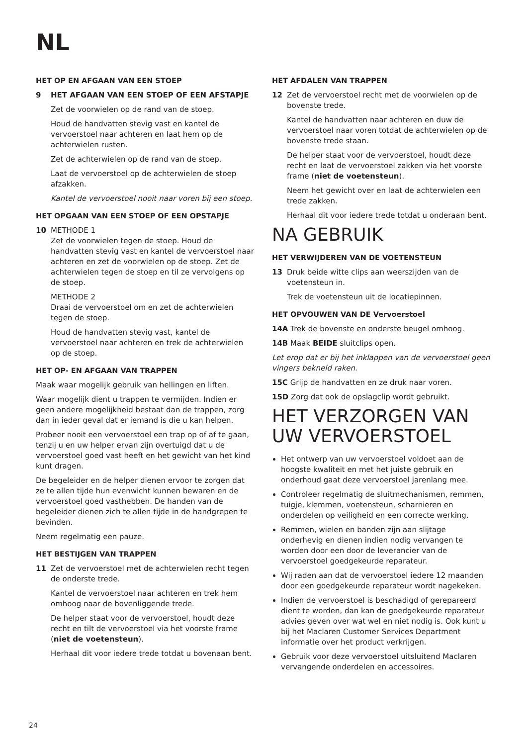NL
HET OP EN AFGAAN VAN EEN STOEP
9 HET AFGAAN VAN EEN STOEP OF EEN AFSTAPJE
Zet de voorwielen op de rand van de stoep.
Houd de handvatten stevig vast en kantel de vervoerstoel naar achteren en laat hem op de achterwielen rusten.
Zet de achterwielen op de rand van de stoep.
Laat de vervoerstoel op de achterwielen de stoep afzakken.
Kantel de vervoerstoel nooit naar voren bij een stoep.
HET OPGAAN VAN EEN STOEP OF EEN OPSTAPJE
10 METHODE 1
Zet de voorwielen tegen de stoep. Houd de handvatten stevig vast en kantel de vervoerstoel naar achteren en zet de voorwielen op de stoep. Zet de achterwielen tegen de stoep en til ze vervolgens op de stoep.
METHODE 2
Draai de vervoerstoel om en zet de achterwielen tegen de stoep.
Houd de handvatten stevig vast, kantel de vervoerstoel naar achteren en trek de achterwielen op de stoep.
HET OP- EN AFGAAN VAN TRAPPEN
Maak waar mogelijk gebruik van hellingen en liften.
Waar mogelijk dient u trappen te vermijden. Indien er geen andere mogelijkheid bestaat dan de trappen, zorg dan in ieder geval dat er iemand is die u kan helpen.
Probeer nooit een vervoerstoel een trap op of af te gaan, tenzij u en uw helper ervan zijn overtuigd dat u de vervoerstoel goed vast heeft en het gewicht van het kind kunt dragen.
De begeleider en de helper dienen ervoor te zorgen dat ze te allen tijde hun evenwicht kunnen bewaren en de vervoerstoel goed vasthebben. De handen van de begeleider dienen zich te allen tijde in de handgrepen te bevinden.
Neem regelmatig een pauze.
HET BESTIJGEN VAN TRAPPEN
11 Zet de vervoerstoel met de achterwielen recht tegen de onderste trede.
Kantel de vervoerstoel naar achteren en trek hem omhoog naar de bovenliggende trede.
De helper staat voor de vervoerstoel, houdt deze recht en tilt de vervoerstoel via het voorste frame (niet de voetensteun).
Herhaal dit voor iedere trede totdat u bovenaan bent.
HET AFDALEN VAN TRAPPEN
12 Zet de vervoerstoel recht met de voorwielen op de bovenste trede.
Kantel de handvatten naar achteren en duw de vervoerstoel naar voren totdat de achterwielen op de bovenste trede staan.
De helper staat voor de vervoerstoel, houdt deze recht en laat de vervoerstoel zakken via het voorste frame (niet de voetensteun).
Neem het gewicht over en laat de achterwielen een trede zakken.
Herhaal dit voor iedere trede totdat u onderaan bent.
NA GEBRUIK
HET VERWIJDEREN VAN DE VOETENSTEUN
13 Druk beide witte clips aan weerszijden van de voetensteun in.
Trek de voetensteun uit de locatiepinnen.
HET OPVOUWEN VAN DE Vervoerstoel
14A Trek de bovenste en onderste beugel omhoog.
14B Maak BEIDE sluitclips open.
Let erop dat er bij het inklappen van de vervoerstoel geen vingers bekneld raken.
15C Grijp de handvatten en ze druk naar voren.
15D Zorg dat ook de opslagclip wordt gebruikt.
HET VERZORGEN VAN UW VERVOERSTOEL
Het ontwerp van uw vervoerstoel voldoet aan de hoogste kwaliteit en met het juiste gebruik en onderhoud gaat deze vervoerstoel jarenlang mee.
Controleer regelmatig de sluitmechanismen, remmen, tuigje, klemmen, voetensteun, scharnieren en onderdelen op veiligheid en een correcte werking.
Remmen, wielen en banden zijn aan slijtage onderhevig en dienen indien nodig vervangen te worden door een door de leverancier van de vervoerstoel goedgekeurde reparateur.
Wij raden aan dat de vervoerstoel iedere 12 maanden door een goedgekeurde reparateur wordt nagekeken.
Indien de vervoerstoel is beschadigd of gerepareerd dient te worden, dan kan de goedgekeurde reparateur advies geven over wat wel en niet nodig is. Ook kunt u bij het Maclaren Customer Services Department informatie over het product verkrijgen.
Gebruik voor deze vervoerstoel uitsluitend Maclaren vervangende onderdelen en accessoires.
24